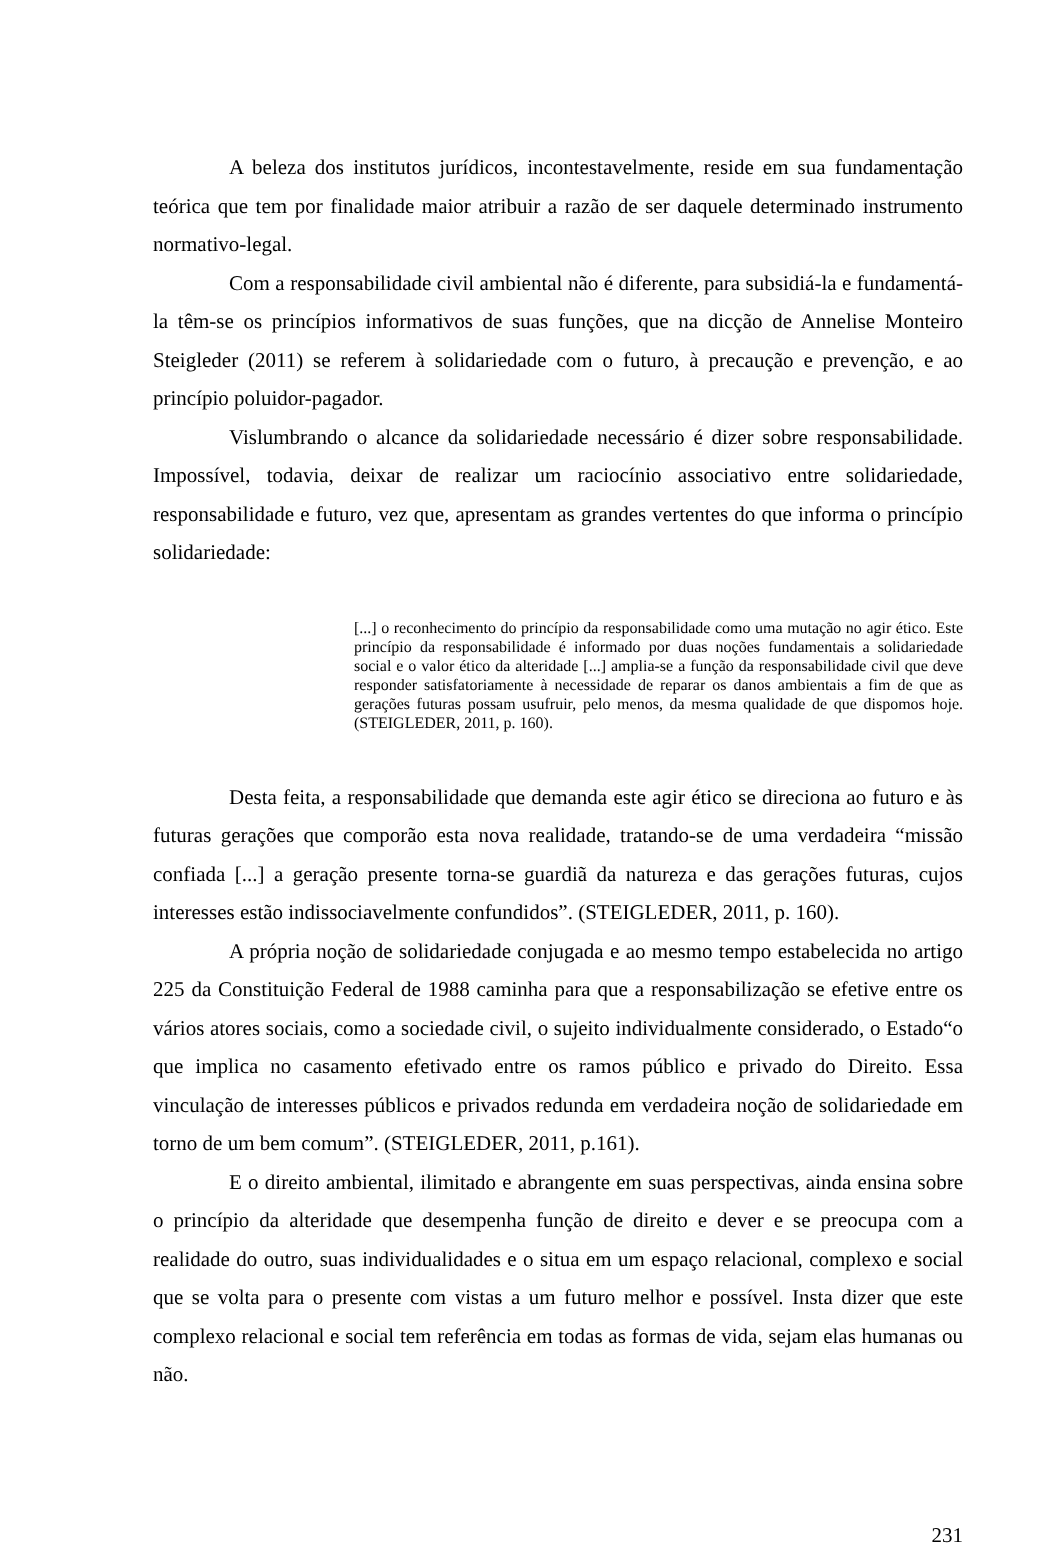A beleza dos institutos jurídicos, incontestavelmente, reside em sua fundamentação teórica que tem por finalidade maior atribuir a razão de ser daquele determinado instrumento normativo-legal.
Com a responsabilidade civil ambiental não é diferente, para subsidiá-la e fundamentá-la têm-se os princípios informativos de suas funções, que na dicção de Annelise Monteiro Steigleder (2011) se referem à solidariedade com o futuro, à precaução e prevenção, e ao princípio poluidor-pagador.
Vislumbrando o alcance da solidariedade necessário é dizer sobre responsabilidade. Impossível, todavia, deixar de realizar um raciocínio associativo entre solidariedade, responsabilidade e futuro, vez que, apresentam as grandes vertentes do que informa o princípio solidariedade:
[...] o reconhecimento do princípio da responsabilidade como uma mutação no agir ético. Este princípio da responsabilidade é informado por duas noções fundamentais a solidariedade social e o valor ético da alteridade [...] amplia-se a função da responsabilidade civil que deve responder satisfatoriamente à necessidade de reparar os danos ambientais a fim de que as gerações futuras possam usufruir, pelo menos, da mesma qualidade de que dispomos hoje. (STEIGLEDER, 2011, p. 160).
Desta feita, a responsabilidade que demanda este agir ético se direciona ao futuro e às futuras gerações que comporão esta nova realidade, tratando-se de uma verdadeira “missão confiada [...] a geração presente torna-se guardiã da natureza e das gerações futuras, cujos interesses estão indissociavelmente confundidos”. (STEIGLEDER, 2011, p. 160).
A própria noção de solidariedade conjugada e ao mesmo tempo estabelecida no artigo 225 da Constituição Federal de 1988 caminha para que a responsabilização se efetive entre os vários atores sociais, como a sociedade civil, o sujeito individualmente considerado, o Estado“o que implica no casamento efetivado entre os ramos público e privado do Direito. Essa vinculação de interesses públicos e privados redunda em verdadeira noção de solidariedade em torno de um bem comum”. (STEIGLEDER, 2011, p.161).
E o direito ambiental, ilimitado e abrangente em suas perspectivas, ainda ensina sobre o princípio da alteridade que desempenha função de direito e dever e se preocupa com a realidade do outro, suas individualidades e o situa em um espaço relacional, complexo e social que se volta para o presente com vistas a um futuro melhor e possível. Insta dizer que este complexo relacional e social tem referência em todas as formas de vida, sejam elas humanas ou não.
231